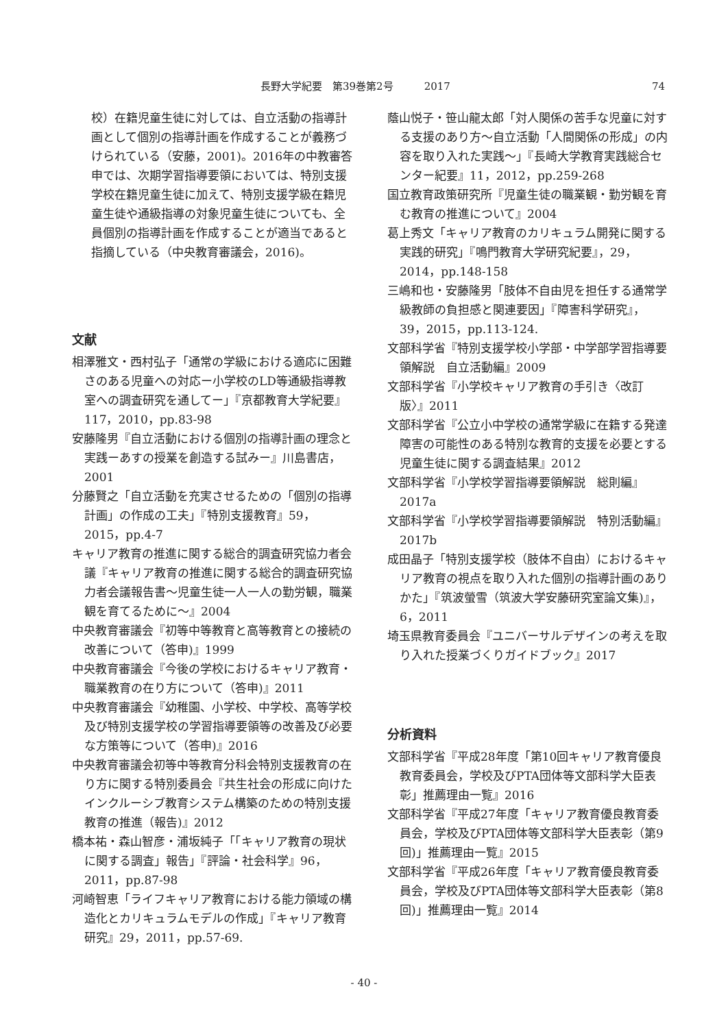長野大学紀要　第39巻第2号　　　2017 74
校）在籍児童生徒に対しては、自立活動の指導計画として個別の指導計画を作成することが義務づけられている（安藤，2001)。2016年の中教審答申では、次期学習指導要領においては、特別支援学校在籍児童生徒に加えて、特別支援学級在籍児童生徒や通級指導の対象児童生徒についても、全員個別の指導計画を作成することが適当であると指摘している（中央教育審議会，2016)。
文献
相澤雅文・西村弘子「通常の学級における適応に困難さのある児童への対応ー小学校のLD等通級指導教室への調査研究を通してー」『京都教育大学紀要』117，2010，pp.83-98
安藤隆男『自立活動における個別の指導計画の理念と実践ーあすの授業を創造する試みー』川島書店，2001
分藤賢之「自立活動を充実させるための「個別の指導計画」の作成の工夫」『特別支援教育』59，2015，pp.4-7
キャリア教育の推進に関する総合的調査研究協力者会議『キャリア教育の推進に関する総合的調査研究協力者会議報告書〜児童生徒一人一人の勤労観，職業観を育てるために〜』2004
中央教育審議会『初等中等教育と高等教育との接続の改善について（答申)』1999
中央教育審議会『今後の学校におけるキャリア教育・職業教育の在り方について（答申)』2011
中央教育審議会『幼稚園、小学校、中学校、高等学校及び特別支援学校の学習指導要領等の改善及び必要な方策等について（答申)』2016
中央教育審議会初等中等教育分科会特別支援教育の在り方に関する特別委員会『共生社会の形成に向けたインクルーシブ教育システム構築のための特別支援教育の推進（報告)』2012
橋本祐・森山智彦・浦坂純子「「キャリア教育の現状に関する調査」報告」『評論・社会科学』96，2011，pp.87-98
河崎智恵「ライフキャリア教育における能力領域の構造化とカリキュラムモデルの作成」『キャリア教育研究』29，2011，pp.57-69.
蔭山悦子・笹山龍太郎「対人関係の苦手な児童に対する支援のあり方〜自立活動「人間関係の形成」の内容を取り入れた実践〜」『長崎大学教育実践総合センター紀要』11，2012，pp.259-268
国立教育政策研究所『児童生徒の職業観・勤労観を育む教育の推進について』2004
葛上秀文「キャリア教育のカリキュラム開発に関する実践的研究」『鳴門教育大学研究紀要』，29，2014，pp.148-158
三嶋和也・安藤隆男「肢体不自由児を担任する通常学級教師の負担感と関連要因」『障害科学研究』，39，2015，pp.113-124.
文部科学省『特別支援学校小学部・中学部学習指導要領解説　自立活動編』2009
文部科学省『小学校キャリア教育の手引き〈改訂版〉』2011
文部科学省『公立小中学校の通常学級に在籍する発達障害の可能性のある特別な教育的支援を必要とする児童生徒に関する調査結果』2012
文部科学省『小学校学習指導要領解説　総則編』2017a
文部科学省『小学校学習指導要領解説　特別活動編』2017b
成田晶子「特別支援学校（肢体不自由）におけるキャリア教育の視点を取り入れた個別の指導計画のありかた」『筑波螢雪（筑波大学安藤研究室論文集)』，6，2011
埼玉県教育委員会『ユニバーサルデザインの考えを取り入れた授業づくりガイドブック』2017
分析資料
文部科学省『平成28年度「第10回キャリア教育優良教育委員会，学校及びPTA団体等文部科学大臣表彰」推薦理由一覧』2016
文部科学省『平成27年度「キャリア教育優良教育委員会，学校及びPTA団体等文部科学大臣表彰（第9回)」推薦理由一覧』2015
文部科学省『平成26年度「キャリア教育優良教育委員会，学校及びPTA団体等文部科学大臣表彰（第8回)」推薦理由一覧』2014
- 40 -